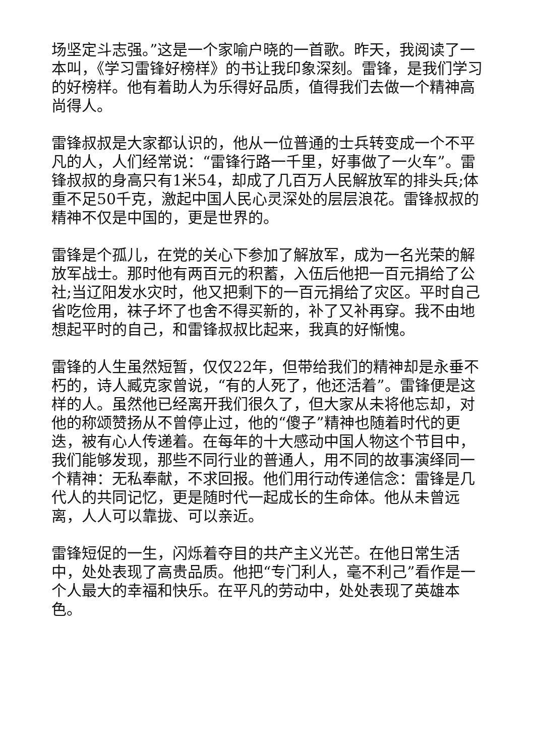场坚定斗志强。”这是一个家喻户晓的一首歌。昨天，我阅读了一本叫，《学习雷锋好榜样》的书让我印象深刻。雷锋，是我们学习的好榜样。他有着助人为乐得好品质，值得我们去做一个精神高尚得人。
雷锋叔叔是大家都认识的，他从一位普通的士兵转变成一个不平凡的人，人们经常说：“雷锋行路一千里，好事做了一火车”。雷锋叔叔的身高只有1米54，却成了几百万人民解放军的排头兵;体重不足50千克，激起中国人民心灵深处的层层浪花。雷锋叔叔的精神不仅是中国的，更是世界的。
雷锋是个孤儿，在党的关心下参加了解放军，成为一名光荣的解放军战士。那时他有两百元的积蓄，入伍后他把一百元捐给了公社;当辽阳发水灾时，他又把剩下的一百元捐给了灾区。平时自己省吃俭用，袜子坏了也舍不得买新的，补了又补再穿。我不由地想起平时的自己，和雷锋叔叔比起来，我真的好惭愧。
雷锋的人生虽然短暂，仅仅22年，但带给我们的精神却是永垂不朽的，诗人臧克家曾说，“有的人死了，他还活着”。雷锋便是这样的人。虽然他已经离开我们很久了，但大家从未将他忘却，对他的称颂赞扬从不曾停止过，他的“傻子”精神也随着时代的更迭，被有心人传递着。在每年的十大感动中国人物这个节目中，我们能够发现，那些不同行业的普通人，用不同的故事演绎同一个精神：无私奉献，不求回报。他们用行动传递信念：雷锋是几代人的共同记忆，更是随时代一起成长的生命体。他从未曾远离，人人可以靠拢、可以亲近。
雷锋短促的一生，闪烁着夺目的共产主义光芒。在他日常生活中，处处表现了高贵品质。他把“专门利人，毫不利己”看作是一个人最大的幸福和快乐。在平凡的劳动中，处处表现了英雄本色。